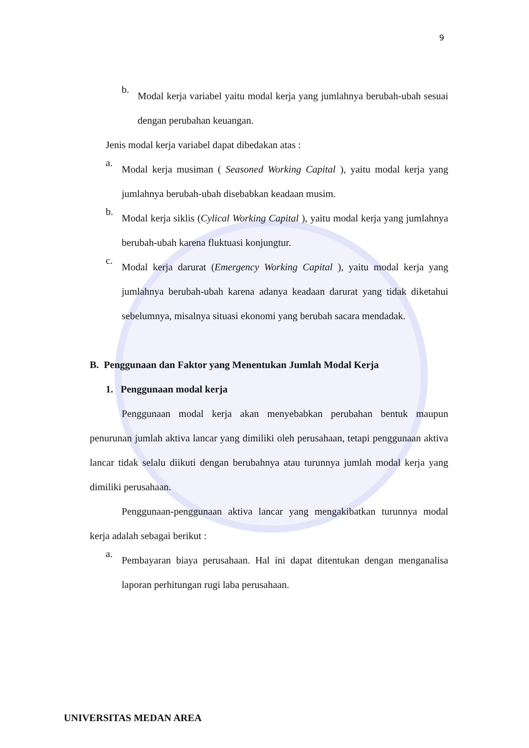9
b.
Modal kerja variabel yaitu modal kerja yang jumlahnya berubah-ubah sesuai dengan perubahan keuangan.
Jenis modal kerja variabel dapat dibedakan atas :
a.
Modal kerja musiman ( Seasoned Working Capital ), yaitu modal kerja yang jumlahnya berubah-ubah disebabkan keadaan musim.
b.
Modal kerja siklis (Cylical Working Capital ), yaitu modal kerja yang jumlahnya berubah-ubah karena fluktuasi konjungtur.
c.
Modal kerja darurat (Emergency Working Capital ), yaitu modal kerja yang jumlahnya berubah-ubah karena adanya keadaan darurat yang tidak diketahui sebelumnya, misalnya situasi ekonomi yang berubah sacara mendadak.
B. Penggunaan dan Faktor yang Menentukan Jumlah Modal Kerja
1. Penggunaan modal kerja
Penggunaan modal kerja akan menyebabkan perubahan bentuk maupun penurunan jumlah aktiva lancar yang dimiliki oleh perusahaan, tetapi penggunaan aktiva lancar tidak selalu diikuti dengan berubahnya atau turunnya jumlah modal kerja yang dimiliki perusahaan.
Penggunaan-penggunaan aktiva lancar yang mengakibatkan turunnya modal kerja adalah sebagai berikut :
a.
Pembayaran biaya perusahaan. Hal ini dapat ditentukan dengan menganalisa laporan perhitungan rugi laba perusahaan.
UNIVERSITAS MEDAN AREA